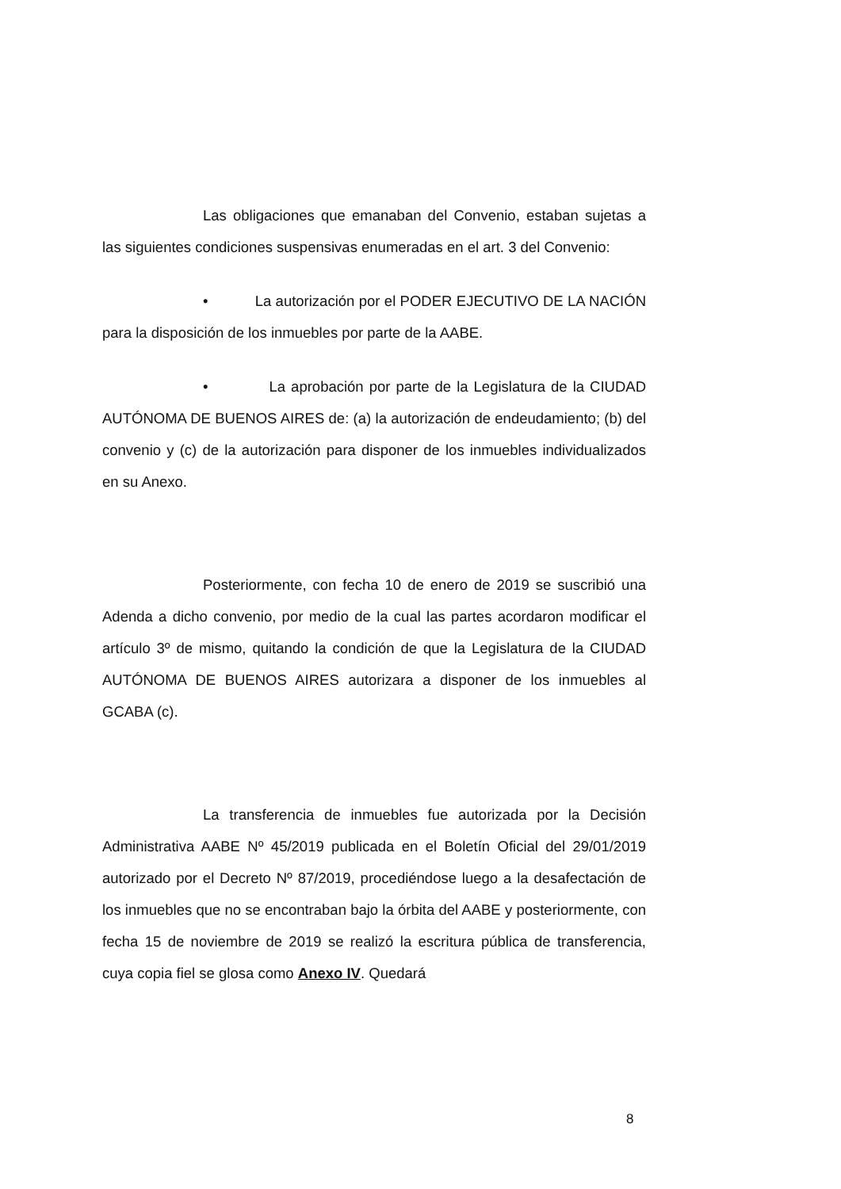Las obligaciones que emanaban del Convenio, estaban sujetas a las siguientes condiciones suspensivas enumeradas en el art. 3 del Convenio:
• La autorización por el PODER EJECUTIVO DE LA NACIÓN para la disposición de los inmuebles por parte de la AABE.
• La aprobación por parte de la Legislatura de la CIUDAD AUTÓNOMA DE BUENOS AIRES de: (a) la autorización de endeudamiento; (b) del convenio y (c) de la autorización para disponer de los inmuebles individualizados en su Anexo.
Posteriormente, con fecha 10 de enero de 2019 se suscribió una Adenda a dicho convenio, por medio de la cual las partes acordaron modificar el artículo 3º de mismo, quitando la condición de que la Legislatura de la CIUDAD AUTÓNOMA DE BUENOS AIRES autorizara a disponer de los inmuebles al GCABA (c).
La transferencia de inmuebles fue autorizada por la Decisión Administrativa AABE Nº 45/2019 publicada en el Boletín Oficial del 29/01/2019 autorizado por el Decreto Nº 87/2019, procediéndose luego a la desafectación de los inmuebles que no se encontraban bajo la órbita del AABE y posteriormente, con fecha 15 de noviembre de 2019 se realizó la escritura pública de transferencia, cuya copia fiel se glosa como Anexo IV. Quedará
8